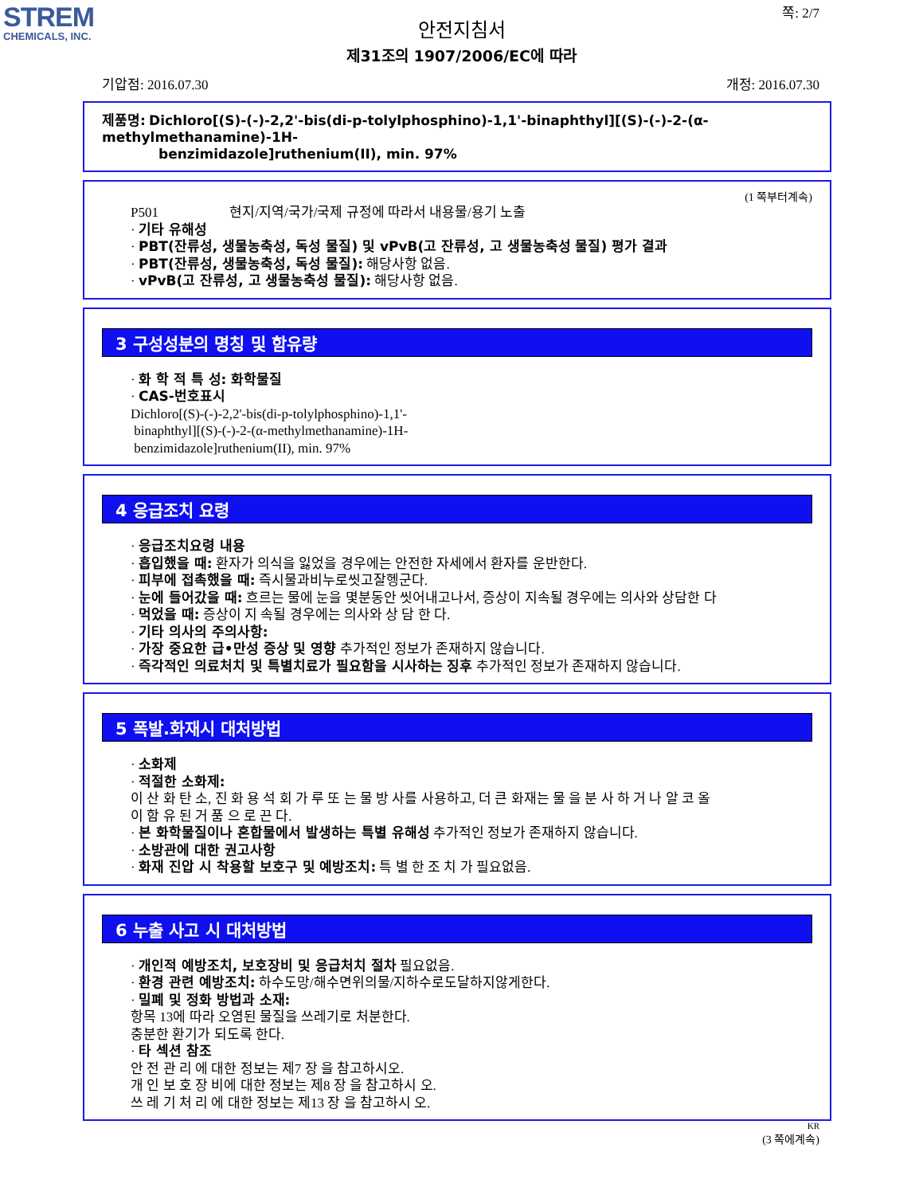STREM
CHEMICALS, INC.
쪽: 2/7
안전지침서
제31조의 1907/2006/EC에 따라
기압점: 2016.07.30 개정: 2016.07.30
제품명: Dichloro[(S)-(-)-2,2'-bis(di-p-tolylphosphino)-1,1'-binaphthyl][(S)-(-)-2-(α-methylmethanamine)-1H-
benzimidazole]ruthenium(II), min. 97%
(1 쪽부터계속)
P501 현지/지역/국가/국제 규정에 따라서 내용물/용기 노출
· 기타 유해성
· PBT(잔류성, 생물농축성, 독성 물질) 및 vPvB(고 잔류성, 고 생물농축성 물질) 평가 결과
· PBT(잔류성, 생물농축성, 독성 물질): 해당사항 없음.
· vPvB(고 잔류성, 고 생물농축성 물질): 해당사항 없음.
3 구성성분의 명칭 및 함유량
· 화 학 적 특 성: 화학물질
· CAS-번호표시
Dichloro[(S)-(-)-2,2'-bis(di-p-tolylphosphino)-1,1'-
binaphthyl][(S)-(-)-2-(α-methylmethanamine)-1H-
benzimidazole]ruthenium(II), min. 97%
4 응급조치 요령
· 응급조치요령 내용
· 흡입했을 때: 환자가 의식을 잃었을 경우에는 안전한 자세에서 환자를 운반한다.
· 피부에 접촉했을 때: 즉시물과비누로씻고잘헹군다.
· 눈에 들어갔을 때: 흐르는 물에 눈을 몇분동안 씻어내고나서, 증상이 지속될 경우에는 의사와 상담한 다
· 먹었을 때: 증상이 지 속될 경우에는 의사와 상 담 한 다.
· 기타 의사의 주의사항:
· 가장 중요한 급•만성 증상 및 영향 추가적인 정보가 존재하지 않습니다.
· 즉각적인 의료처치 및 특별치료가 필요함을 시사하는 징후 추가적인 정보가 존재하지 않습니다.
5 폭발.화재시 대처방법
· 소화제
· 적절한 소화제:
이 산 화 탄 소, 진 화 용 석 회 가 루 또 는 물 방 사를 사용하고, 더 큰 화재는 물 을 분 사 하 거 나 알 코 올
이 함 유 된 거 품 으 로 끈 다.
· 본 화학물질이나 혼합물에서 발생하는 특별 유해성 추가적인 정보가 존재하지 않습니다.
· 소방관에 대한 권고사항
· 화재 진압 시 착용할 보호구 및 예방조치: 특 별 한 조 치 가 필요없음.
6 누출 사고 시 대처방법
· 개인적 예방조치, 보호장비 및 응급처치 절차 필요없음.
· 환경 관련 예방조치: 하수도망/해수면위의물/지하수로도달하지않게한다.
· 밀폐 및 정화 방법과 소재:
항목 13에 따라 오염된 물질을 쓰레기로 처분한다.
충분한 환기가 되도록 한다.
· 타 섹션 참조
안 전 관 리 에 대한 정보는 제7 장 을 참고하시오.
개 인 보 호 장 비에 대한 정보는 제8 장 을 참고하시 오.
쓰 레 기 처 리 에 대한 정보는 제13 장 을 참고하시 오.
KR
(3 쪽에계속)